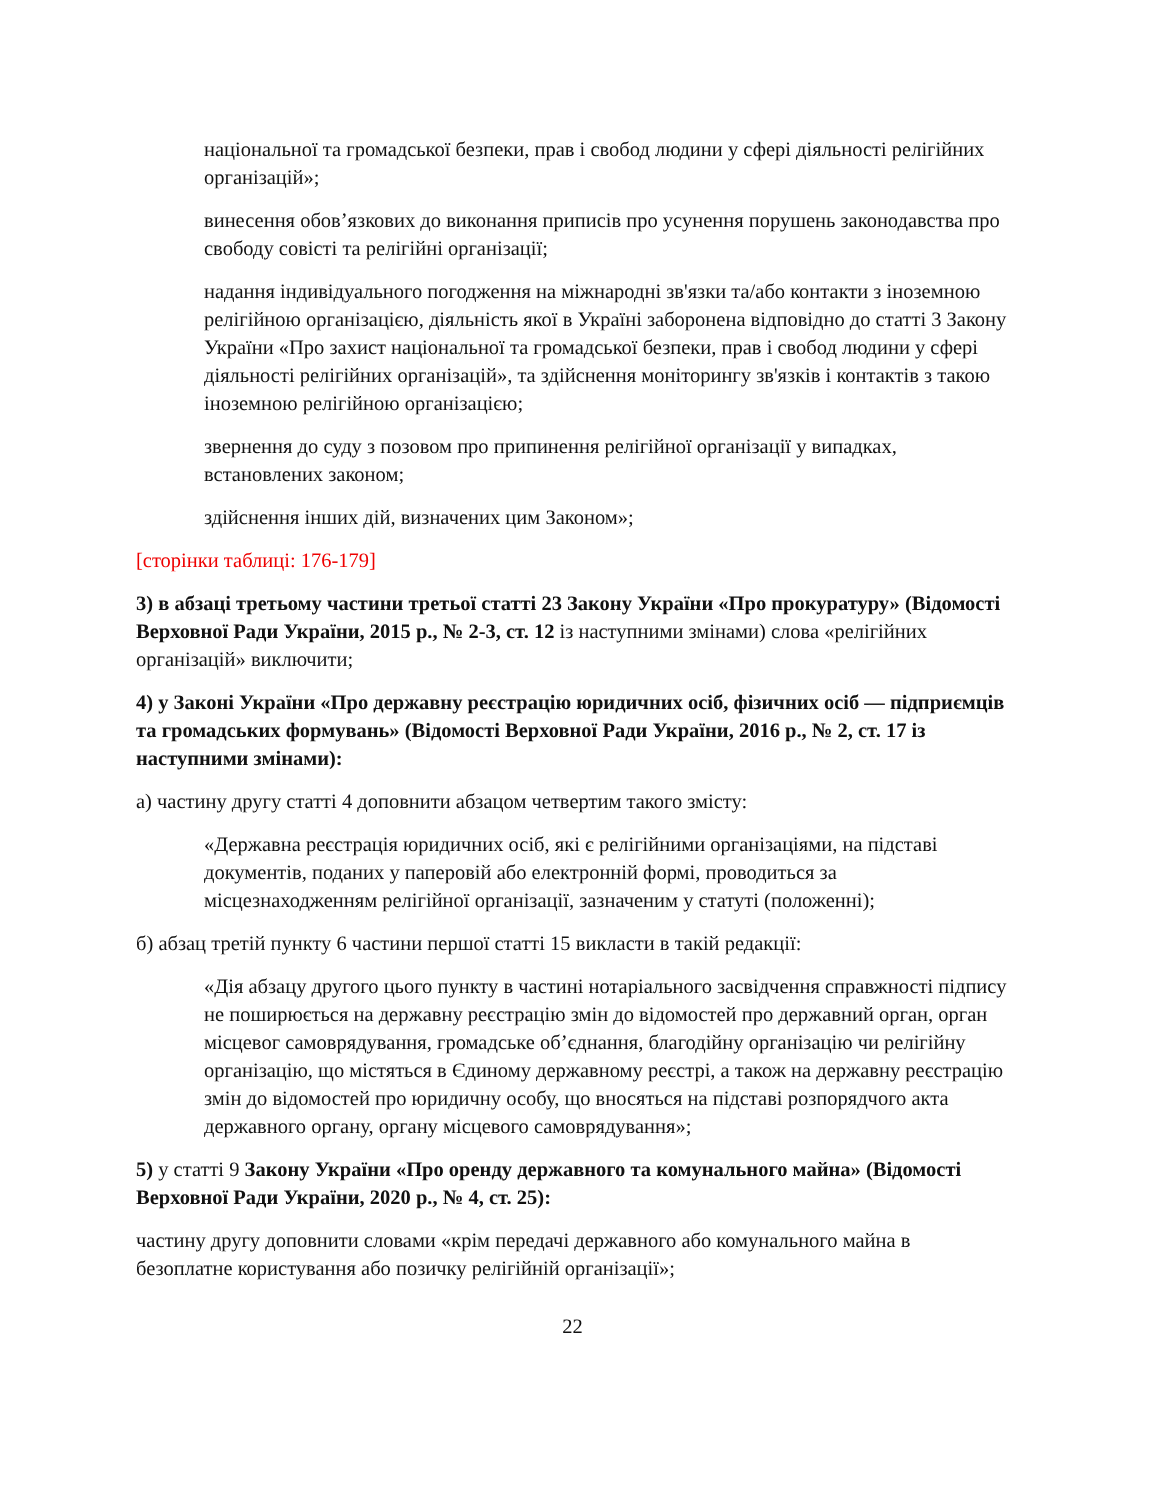національної та громадської безпеки, прав і свобод людини у сфері діяльності релігійних організацій»;
винесення обов’язкових до виконання приписів про усунення порушень законодавства про свободу совісті та релігійні організації;
надання індивідуального погодження на міжнародні зв'язки та/або контакти з іноземною релігійною організацією, діяльність якої в Україні заборонена відповідно до статті 3 Закону України «Про захист національної та громадської безпеки, прав і свобод людини у сфері діяльності релігійних організацій», та здійснення моніторингу зв'язків і контактів з такою іноземною релігійною організацією;
звернення до суду з позовом про припинення релігійної організації у випадках, встановлених законом;
здійснення інших дій, визначених цим Законом»;
[сторінки таблиці: 176-179]
3) в абзаці третьому частини третьої статті 23 Закону України «Про прокуратуру» (Відомості Верховної Ради України, 2015 р., № 2-3, ст. 12 із наступними змінами) слова «релігійних організацій» виключити;
4) у Законі України «Про державну реєстрацію юридичних осіб, фізичних осіб — підприємців та громадських формувань» (Відомості Верховної Ради України, 2016 р., № 2, ст. 17 із наступними змінами):
а) частину другу статті 4 доповнити абзацом четвертим такого змісту:
«Державна реєстрація юридичних осіб, які є релігійними організаціями, на підставі документів, поданих у паперовій або електронній формі, проводиться за місцезнаходженням релігійної організації, зазначеним у статуті (положенні);
б) абзац третій пункту 6 частини першої статті 15 викласти в такій редакції:
«Дія абзацу другого цього пункту в частині нотаріального засвідчення справжності підпису не поширюється на державну реєстрацію змін до відомостей про державний орган, орган місцевог самоврядування, громадське об’єднання, благодійну організацію чи релігійну організацію, що містяться в Єдиному державному реєстрі, а також на державну реєстрацію змін до відомостей про юридичну особу, що вносяться на підставі розпорядчого акта державного органу, органу місцевого самоврядування»;
5) у статті 9 Закону України «Про оренду державного та комунального майна» (Відомості Верховної Ради України, 2020 р., № 4, ст. 25):
частину другу доповнити словами «крім передачі державного або комунального майна в безоплатне користування або позичку релігійній організації»;
22